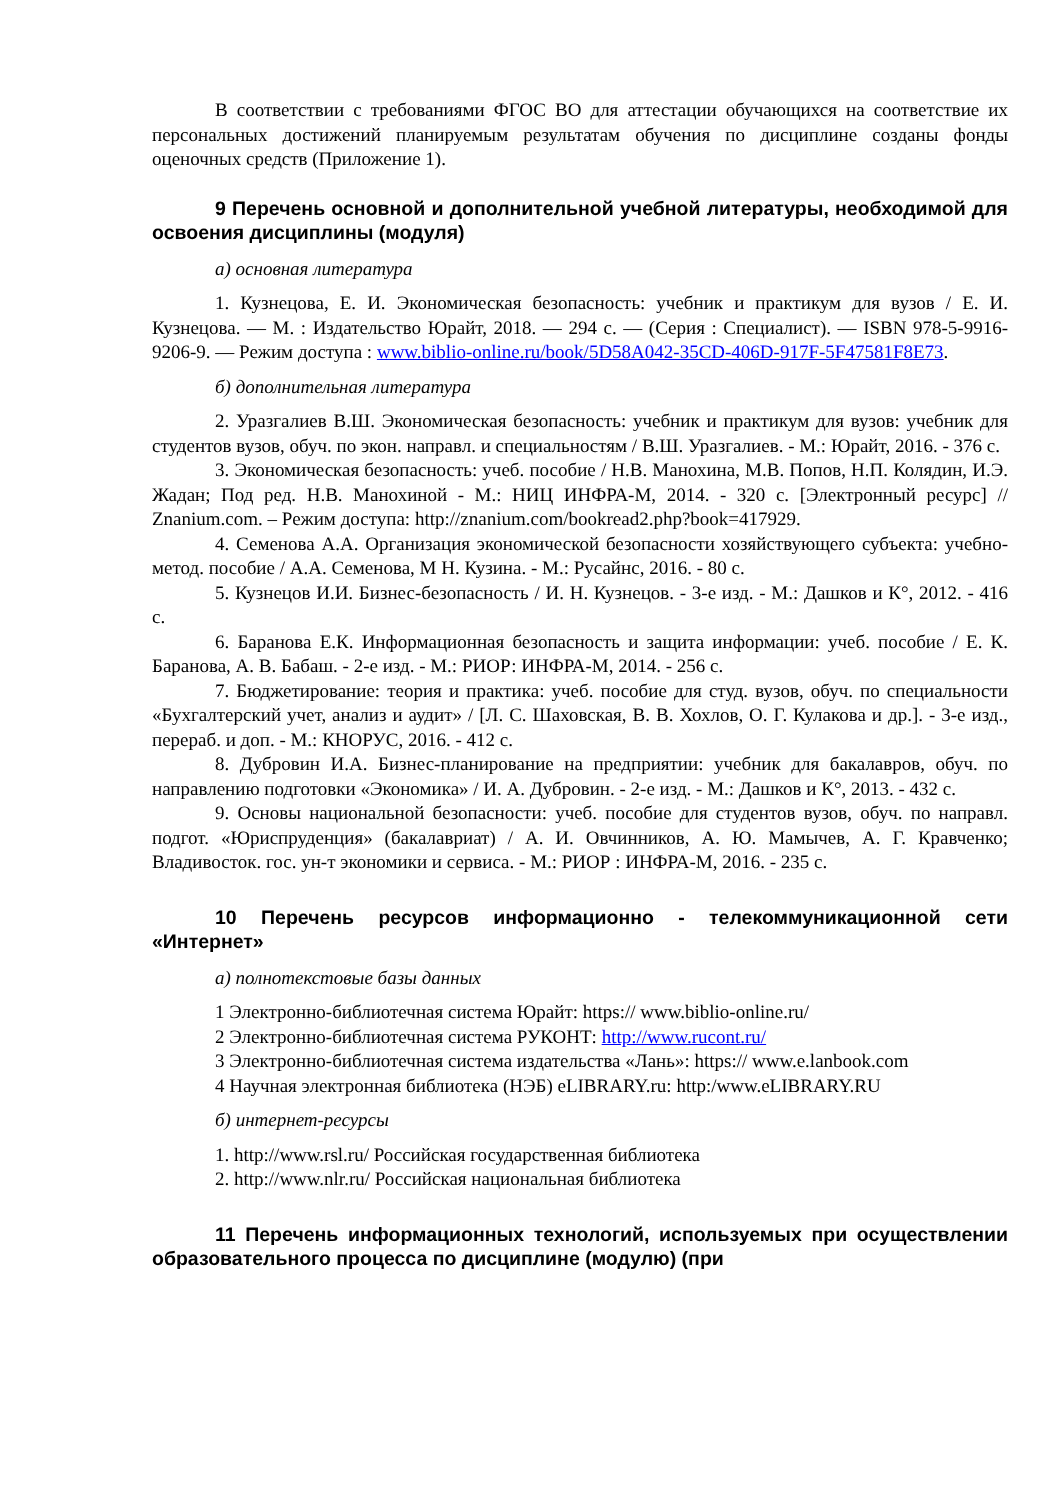В соответствии с требованиями ФГОС ВО для аттестации обучающихся на соответствие их персональных достижений планируемым результатам обучения по дисциплине созданы фонды оценочных средств (Приложение 1).
9 Перечень основной и дополнительной учебной литературы, необходимой для освоения дисциплины (модуля)
а) основная литература
1. Кузнецова, Е. И. Экономическая безопасность: учебник и практикум для вузов / Е. И. Кузнецова. — М. : Издательство Юрайт, 2018. — 294 с. — (Серия : Специалист). — ISBN 978-5-9916-9206-9. — Режим доступа : www.biblio-online.ru/book/5D58A042-35CD-406D-917F-5F47581F8E73.
б) дополнительная литература
2. Уразгалиев В.Ш. Экономическая безопасность: учебник и практикум для вузов: учебник для студентов вузов, обуч. по экон. направл. и специальностям / В.Ш. Уразгалиев. - М.: Юрайт, 2016. - 376 с.
3. Экономическая безопасность: учеб. пособие / Н.В. Манохина, М.В. Попов, Н.П. Колядин, И.Э. Жадан; Под ред. Н.В. Манохиной - М.: НИЦ ИНФРА-М, 2014. - 320 с. [Электронный ресурс] // Znanium.com. – Режим доступа: http://znanium.com/bookread2.php?book=417929.
4. Семенова А.А. Организация экономической безопасности хозяйствующего субъекта: учебно-метод. пособие / А.А. Семенова, М Н. Кузина. - М.: Русайнс, 2016. - 80 с.
5. Кузнецов И.И. Бизнес-безопасность / И. Н. Кузнецов. - 3-е изд. - М.: Дашков и К°, 2012. - 416 с.
6. Баранова Е.К. Информационная безопасность и защита информации: учеб. пособие / Е. К. Баранова, А. В. Бабаш. - 2-е изд. - М.: РИОР: ИНФРА-М, 2014. - 256 с.
7. Бюджетирование: теория и практика: учеб. пособие для студ. вузов, обуч. по специальности «Бухгалтерский учет, анализ и аудит» / [Л. С. Шаховская, В. В. Хохлов, О. Г. Кулакова и др.]. - 3-е изд., перераб. и доп. - М.: КНОРУС, 2016. - 412 с.
8. Дубровин И.А. Бизнес-планирование на предприятии: учебник для бакалавров, обуч. по направлению подготовки «Экономика» / И. А. Дубровин. - 2-е изд. - М.: Дашков и К°, 2013. - 432 с.
9. Основы национальной безопасности: учеб. пособие для студентов вузов, обуч. по направл. подгот. «Юриспруденция» (бакалавриат) / А. И. Овчинников, А. Ю. Мамычев, А. Г. Кравченко; Владивосток. гос. ун-т экономики и сервиса. - М.: РИОР : ИНФРА-М, 2016. - 235 с.
10 Перечень ресурсов информационно - телекоммуникационной сети «Интернет»
а) полнотекстовые базы данных
1 Электронно-библиотечная система Юрайт: https:// www.biblio-online.ru/
2 Электронно-библиотечная система РУКОНТ: http://www.rucont.ru/
3 Электронно-библиотечная система издательства «Лань»: https:// www.e.lanbook.com
4 Научная электронная библиотека (НЭБ) eLIBRARY.ru: http:/www.eLIBRARY.RU
б) интернет-ресурсы
1. http://www.rsl.ru/ Российская государственная библиотека
2. http://www.nlr.ru/ Российская национальная библиотека
11 Перечень информационных технологий, используемых при осуществлении образовательного процесса по дисциплине (модулю) (при